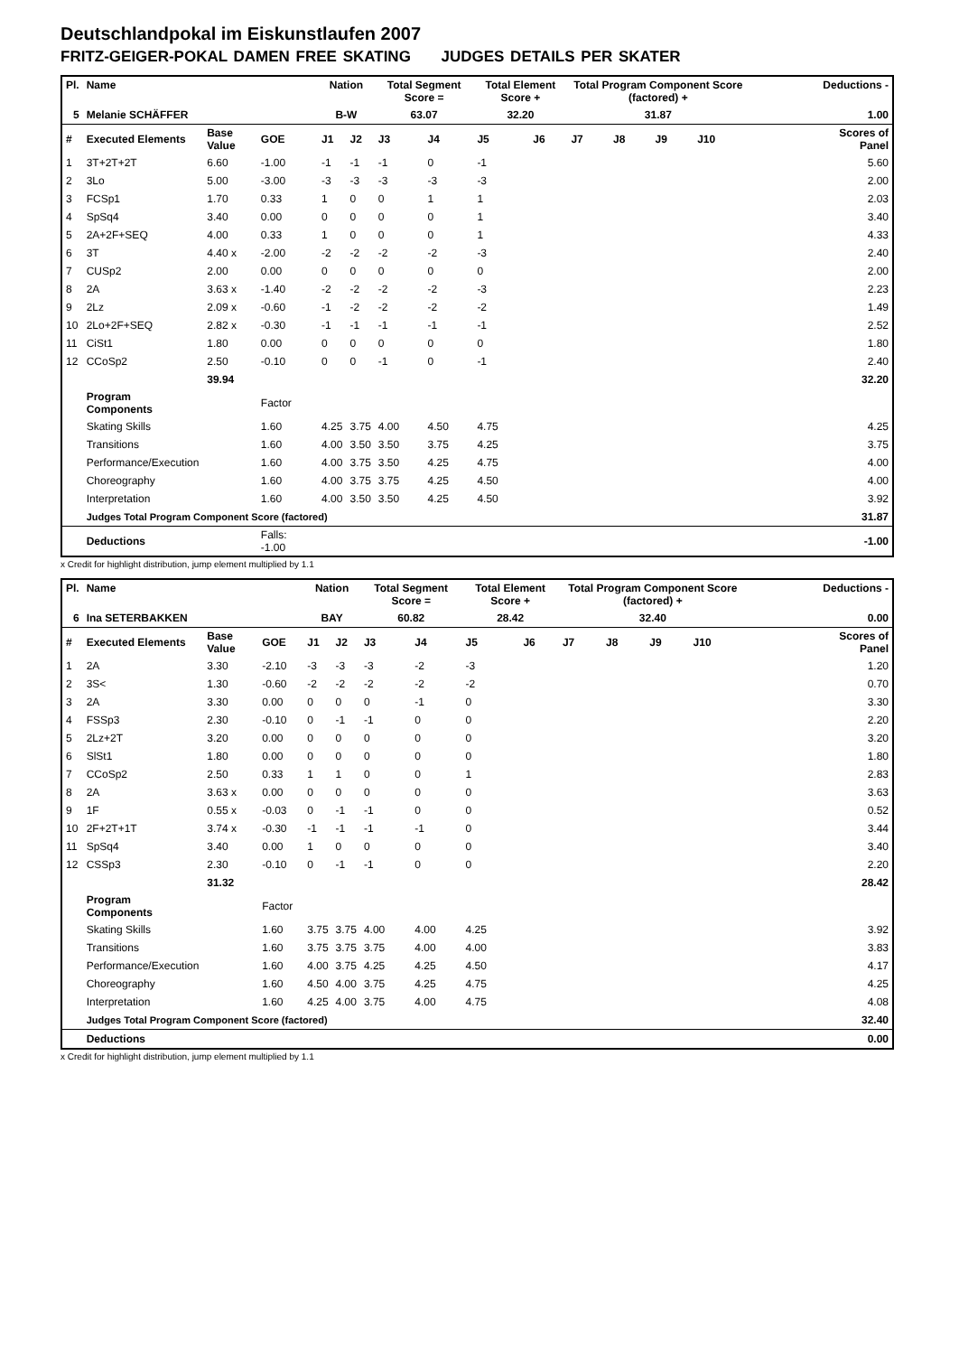Deutschlandpokal im Eiskunstlaufen 2007
FRITZ-GEIGER-POKAL DAMEN FREE SKATING JUDGES DETAILS PER SKATER
| Pl. | Name | | | | Nation | | Total Segment Score = | | Total Element Score + | | Total Program Component Score (factored) + | | | | Deductions - | |
| --- | --- | --- | --- | --- | --- | --- | --- | --- | --- | --- | --- | --- | --- | --- | --- | --- |
| 5 | Melanie SCHÄFFER | | | | B-W | | 63.07 | | 32.20 | | 31.87 | | | | 1.00 | |
| # | Executed Elements | Base Value | GOE | | J1 | J2 | J3 | J4 | J5 | J6 | J7 | J8 | J9 | J10 | | Scores of Panel |
| 1 | 3T+2T+2T | 6.60 | -1.00 | | -1 | -1 | -1 | 0 | -1 | | | | | | | 5.60 |
| 2 | 3Lo | 5.00 | -3.00 | | -3 | -3 | -3 | -3 | -3 | | | | | | | 2.00 |
| 3 | FCSp1 | 1.70 | 0.33 | | 1 | 0 | 0 | 1 | 1 | | | | | | | 2.03 |
| 4 | SpSq4 | 3.40 | 0.00 | | 0 | 0 | 0 | 0 | 1 | | | | | | | 3.40 |
| 5 | 2A+2F+SEQ | 4.00 | 0.33 | | 1 | 0 | 0 | 0 | 1 | | | | | | | 4.33 |
| 6 | 3T | 4.40 x | -2.00 | | -2 | -2 | -2 | -2 | -3 | | | | | | | 2.40 |
| 7 | CUSp2 | 2.00 | 0.00 | | 0 | 0 | 0 | 0 | 0 | | | | | | | 2.00 |
| 8 | 2A | 3.63 x | -1.40 | | -2 | -2 | -2 | -2 | -3 | | | | | | | 2.23 |
| 9 | 2Lz | 2.09 x | -0.60 | | -1 | -2 | -2 | -2 | -2 | | | | | | | 1.49 |
| 10 | 2Lo+2F+SEQ | 2.82 x | -0.30 | | -1 | -1 | -1 | -1 | -1 | | | | | | | 2.52 |
| 11 | CiSt1 | 1.80 | 0.00 | | 0 | 0 | 0 | 0 | 0 | | | | | | | 1.80 |
| 12 | CCoSp2 | 2.50 | -0.10 | | 0 | 0 | -1 | 0 | -1 | | | | | | | 2.40 |
| | | 39.94 | | | | | | | | | | | | | | 32.20 |
| | Program Components | | Factor | | | | | | | | | | | | | |
| | Skating Skills | | 1.60 | | 4.25 | 3.75 | 4.00 | 4.50 | 4.75 | | | | | | | 4.25 |
| | Transitions | | 1.60 | | 4.00 | 3.50 | 3.50 | 3.75 | 4.25 | | | | | | | 3.75 |
| | Performance/Execution | | 1.60 | | 4.00 | 3.75 | 3.50 | 4.25 | 4.75 | | | | | | | 4.00 |
| | Choreography | | 1.60 | | 4.00 | 3.75 | 3.75 | 4.25 | 4.50 | | | | | | | 4.00 |
| | Interpretation | | 1.60 | | 4.00 | 3.50 | 3.50 | 4.25 | 4.50 | | | | | | | 3.92 |
| | Judges Total Program Component Score (factored) | | | | | | | | | | | | | | | 31.87 |
| | Deductions | | Falls: -1.00 | | | | | | | | | | | | | -1.00 |
x Credit for highlight distribution, jump element multiplied by 1.1
| Pl. | Name | | | | Nation | | Total Segment Score = | | Total Element Score + | | Total Program Component Score (factored) + | | | | Deductions - | |
| --- | --- | --- | --- | --- | --- | --- | --- | --- | --- | --- | --- | --- | --- | --- | --- | --- |
| 6 | Ina SETERBAKKEN | | | | BAY | | 60.82 | | 28.42 | | 32.40 | | | | 0.00 | |
| # | Executed Elements | Base Value | GOE | | J1 | J2 | J3 | J4 | J5 | J6 | J7 | J8 | J9 | J10 | | Scores of Panel |
| 1 | 2A | 3.30 | -2.10 | | -3 | -3 | -3 | -2 | -3 | | | | | | | 1.20 |
| 2 | 3S< | 1.30 | -0.60 | | -2 | -2 | -2 | -2 | -2 | | | | | | | 0.70 |
| 3 | 2A | 3.30 | 0.00 | | 0 | 0 | 0 | -1 | 0 | | | | | | | 3.30 |
| 4 | FSSp3 | 2.30 | -0.10 | | 0 | -1 | -1 | 0 | 0 | | | | | | | 2.20 |
| 5 | 2Lz+2T | 3.20 | 0.00 | | 0 | 0 | 0 | 0 | 0 | | | | | | | 3.20 |
| 6 | SlSt1 | 1.80 | 0.00 | | 0 | 0 | 0 | 0 | 0 | | | | | | | 1.80 |
| 7 | CCoSp2 | 2.50 | 0.33 | | 1 | 1 | 0 | 0 | 1 | | | | | | | 2.83 |
| 8 | 2A | 3.63 x | 0.00 | | 0 | 0 | 0 | 0 | 0 | | | | | | | 3.63 |
| 9 | 1F | 0.55 x | -0.03 | | 0 | -1 | -1 | 0 | 0 | | | | | | | 0.52 |
| 10 | 2F+2T+1T | 3.74 x | -0.30 | | -1 | -1 | -1 | -1 | 0 | | | | | | | 3.44 |
| 11 | SpSq4 | 3.40 | 0.00 | | 1 | 0 | 0 | 0 | 0 | | | | | | | 3.40 |
| 12 | CSSp3 | 2.30 | -0.10 | | 0 | -1 | -1 | 0 | 0 | | | | | | | 2.20 |
| | | 31.32 | | | | | | | | | | | | | | 28.42 |
| | Program Components | | Factor | | | | | | | | | | | | | |
| | Skating Skills | | 1.60 | | 3.75 | 3.75 | 4.00 | 4.00 | 4.25 | | | | | | | 3.92 |
| | Transitions | | 1.60 | | 3.75 | 3.75 | 3.75 | 4.00 | 4.00 | | | | | | | 3.83 |
| | Performance/Execution | | 1.60 | | 4.00 | 3.75 | 4.25 | 4.25 | 4.50 | | | | | | | 4.17 |
| | Choreography | | 1.60 | | 4.50 | 4.00 | 3.75 | 4.25 | 4.75 | | | | | | | 4.25 |
| | Interpretation | | 1.60 | | 4.25 | 4.00 | 3.75 | 4.00 | 4.75 | | | | | | | 4.08 |
| | Judges Total Program Component Score (factored) | | | | | | | | | | | | | | | 32.40 |
| | Deductions | | | | | | | | | | | | | | | 0.00 |
x Credit for highlight distribution, jump element multiplied by 1.1